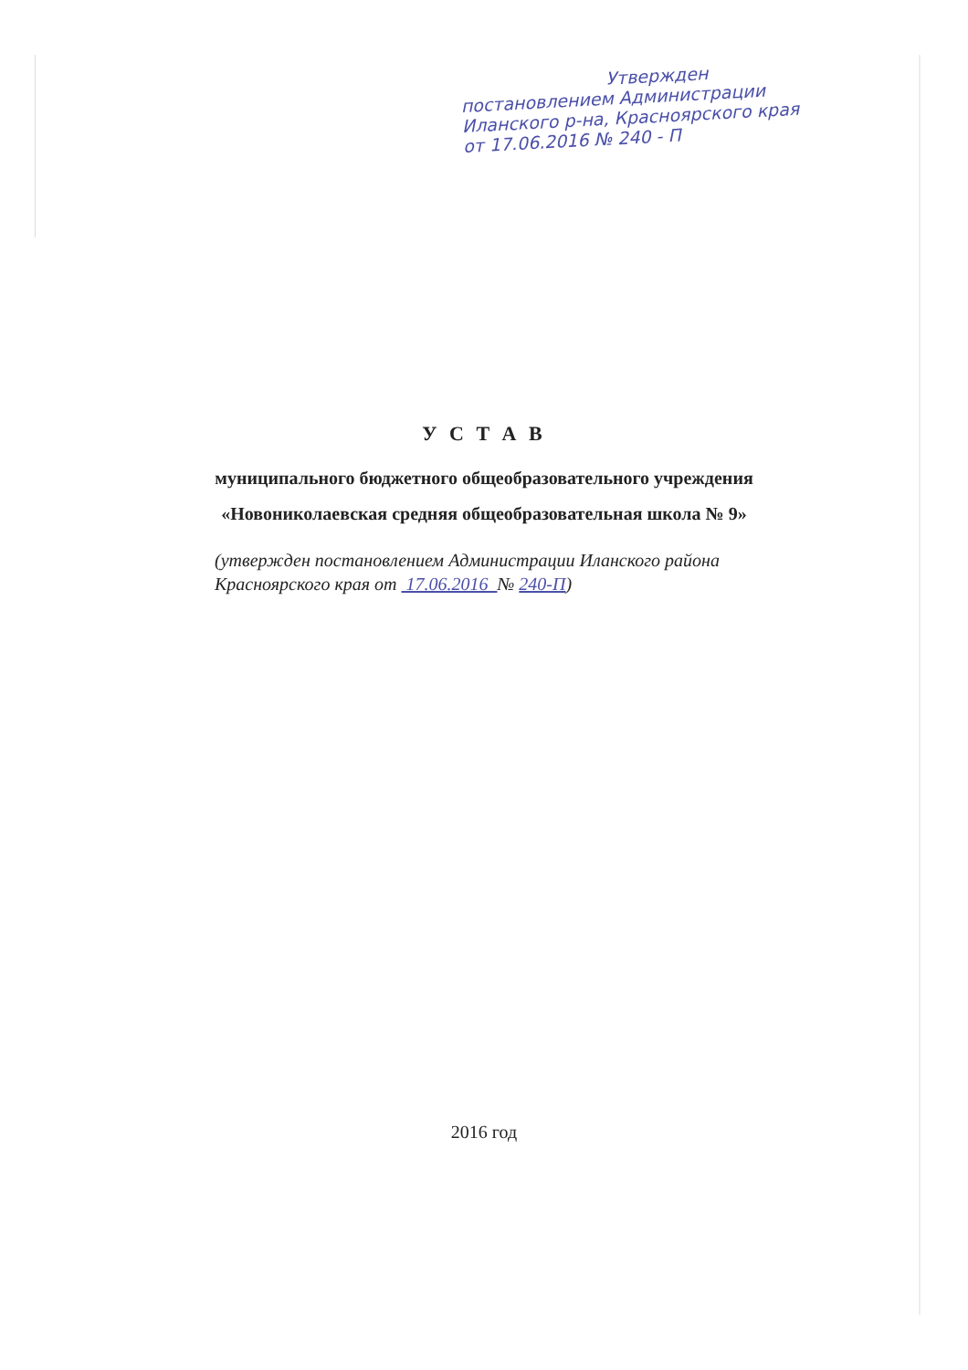Утвержден
постановлением Администрации
Иланского р-на, Красноярского края
от 17.06.2016 № 240 - П
У С Т А В
муниципального бюджетного общеобразовательного учреждения
«Новониколаевская средняя общеобразовательная школа № 9»
(утвержден постановлением Администрации Иланского района Красноярского края от 17.06.2016 № 240-П)
2016 год